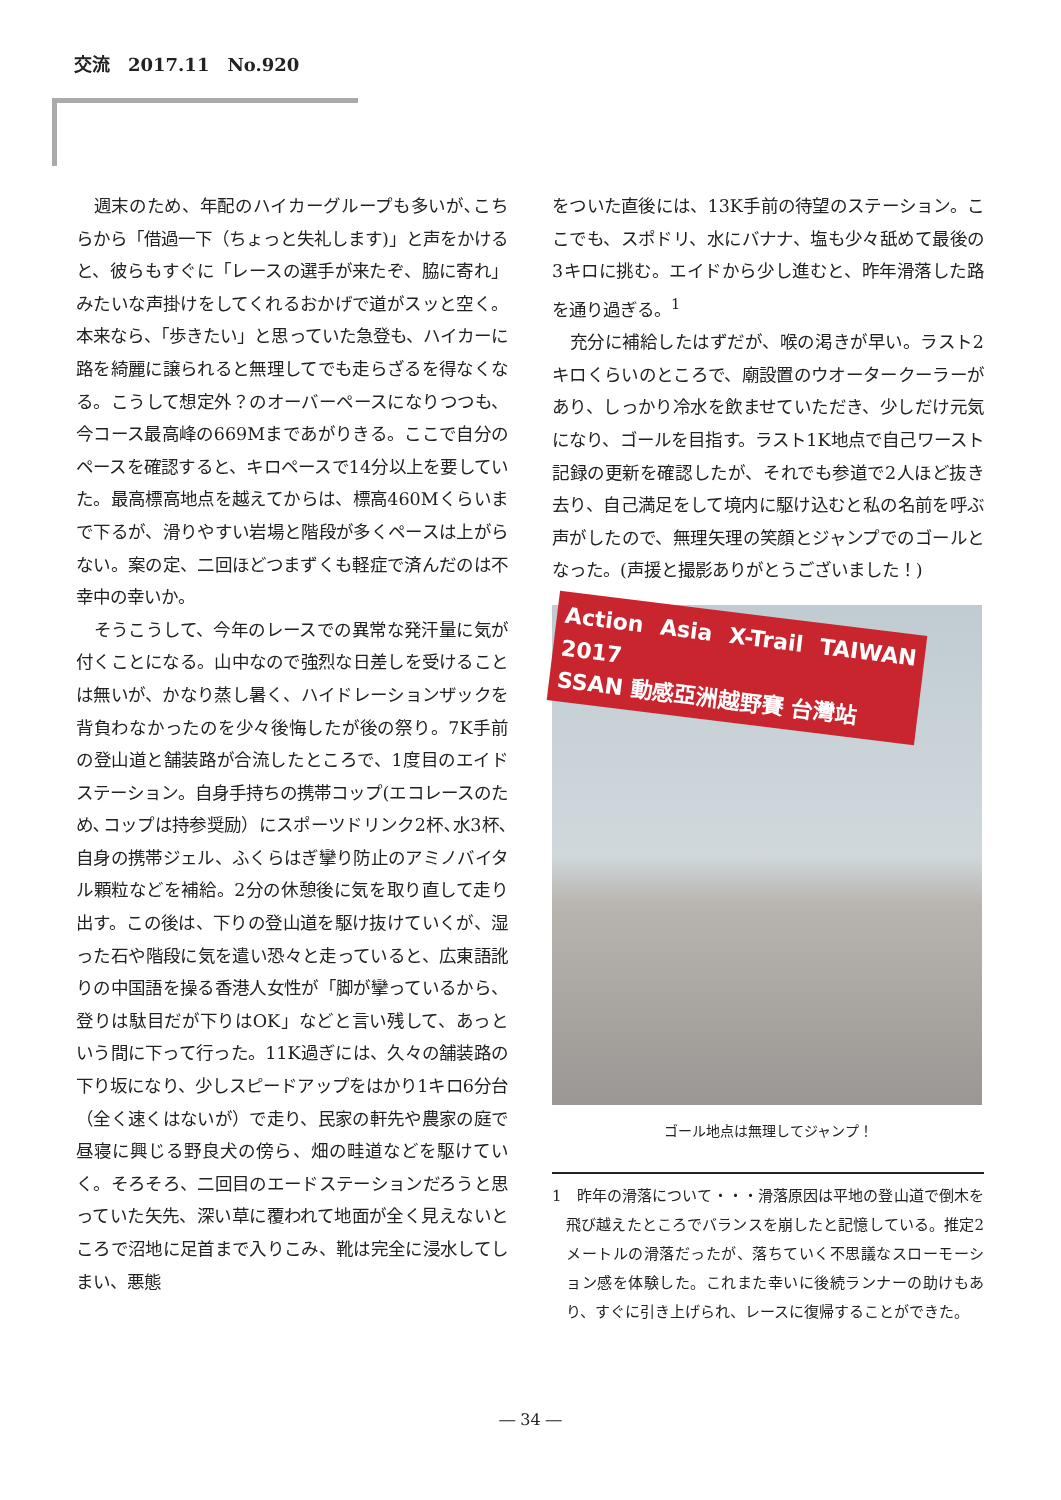交流　2017.11　No.920
週末のため、年配のハイカーグループも多いが､こちらから「借過一下（ちょっと失礼します)」と声をかけると、彼らもすぐに「レースの選手が来たぞ、脇に寄れ」みたいな声掛けをしてくれるおかげで道がスッと空く。本来なら、「歩きたい」と思っていた急登も、ハイカーに路を綺麗に譲られると無理してでも走らざるを得なくなる。こうして想定外？のオーバーペースになりつつも、今コース最高峰の669Mまであがりきる。ここで自分のペースを確認すると、キロペースで14分以上を要していた。最高標高地点を越えてからは、標高460Mくらいまで下るが、滑りやすい岩場と階段が多くペースは上がらない。案の定、二回ほどつまずくも軽症で済んだのは不幸中の幸いか。
そうこうして、今年のレースでの異常な発汗量に気が付くことになる。山中なので強烈な日差しを受けることは無いが、かなり蒸し暑く、ハイドレーションザックを背負わなかったのを少々後悔したが後の祭り。7K手前の登山道と舗装路が合流したところで、1度目のエイドステーション。自身手持ちの携帯コップ(エコレースのため､コップは持参奨励）にスポーツドリンク2杯､水3杯､自身の携帯ジェル、ふくらはぎ攣り防止のアミノバイタル顆粒などを補給。2分の休憩後に気を取り直して走り出す。この後は、下りの登山道を駆け抜けていくが、湿った石や階段に気を遣い恐々と走っていると、広東語訛りの中国語を操る香港人女性が「脚が攣っているから、登りは駄目だが下りはOK」などと言い残して、あっという間に下って行った。11K過ぎには、久々の舗装路の下り坂になり、少しスピードアップをはかり1キロ6分台（全く速くはないが）で走り、民家の軒先や農家の庭で昼寝に興じる野良犬の傍ら、畑の畦道などを駆けていく。そろそろ、二回目のエードステーションだろうと思っていた矢先、深い草に覆われて地面が全く見えないところで沼地に足首まで入りこみ、靴は完全に浸水してしまい、悪態
をついた直後には、13K手前の待望のステーション。ここでも、スポドリ、水にバナナ、塩も少々舐めて最後の3キロに挑む。エイドから少し進むと、昨年滑落した路を通り過ぎる。<sup>1</sup>
充分に補給したはずだが、喉の渇きが早い。ラスト2キロくらいのところで、廟設置のウオータークーラーがあり、しっかり冷水を飲ませていただき、少しだけ元気になり、ゴールを目指す。ラスト1K地点で自己ワースト記録の更新を確認したが、それでも参道で2人ほど抜き去り、自己満足をして境内に駆け込むと私の名前を呼ぶ声がしたので、無理矢理の笑顔とジャンプでのゴールとなった。(声援と撮影ありがとうございました！)
Action Asia X-Trail TAIWAN 2017
SSAN 動感亞洲越野賽 台灣站
ゴール地点は無理してジャンプ！
1　昨年の滑落について・・・滑落原因は平地の登山道で倒木を飛び越えたところでバランスを崩したと記憶している。推定2メートルの滑落だったが、落ちていく不思議なスローモーション感を体験した。これまた幸いに後続ランナーの助けもあり、すぐに引き上げられ、レースに復帰することができた。
― 34 ―